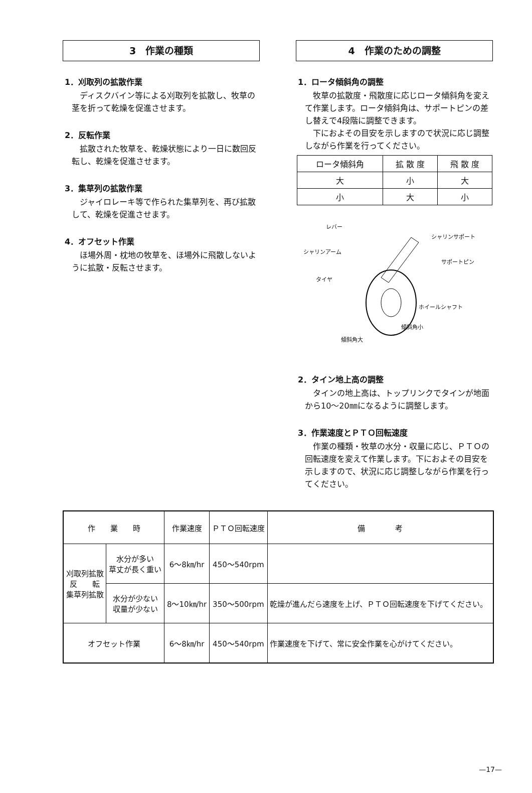3　作業の種類
1．刈取列の拡散作業
ディスクバイン等による刈取列を拡散し、牧草の茎を折って乾燥を促進させます。
2．反転作業
拡散された牧草を、乾燥状態により一日に数回反転し、乾燥を促進させます。
3．集草列の拡散作業
ジャイロレーキ等で作られた集草列を、再び拡散して、乾燥を促進させます。
4．オフセット作業
ほ場外周・枕地の牧草を、ほ場外に飛散しないように拡散・反転させます。
4　作業のための調整
1．ロータ傾斜角の調整
牧草の拡散度・飛散度に応じロータ傾斜角を変えて作業します。ロータ傾斜角は、サポートピンの差し替えで4段階に調整できます。
下におよその目安を示しますので状況に応じ調整しながら作業を行ってください。
| ロータ傾斜角 | 拡 散 度 | 飛 散 度 |
| --- | --- | --- |
| 大 | 小 | 大 |
| 小 | 大 | 小 |
レバー
シャリンサポート
シャリンアーム
サポートピン
タイヤ
ホイールシャフト
傾斜角小
傾斜角大
2．タイン地上高の調整
タインの地上高は、トップリンクでタインが地面から10〜20㎜になるように調整します。
3．作業速度とＰＴＯ回転速度
作業の種類・牧草の水分・収量に応じ、ＰＴＯの回転速度を変えて作業します。下におよその目安を示しますので、状況に応じ調整しながら作業を行ってください。
| 作 業 時 | | 作業速度 | ＰＴＯ回転速度 | 備 考 |
| --- | --- | --- | --- | --- |
| 刈取列拡散 反 転 集草列拡散 | 水分が多い 草丈が長く重い | 6〜8㎞/hr | 450〜540rpm | |
| | 水分が少ない 収量が少ない | 8〜10㎞/hr | 350〜500rpm | 乾燥が進んだら速度を上げ、ＰＴＯ回転速度を下げてください。 |
| オフセット作業 | | 6〜8㎞/hr | 450〜540rpm | 作業速度を下げて、常に安全作業を心がけてください。 |
—17—